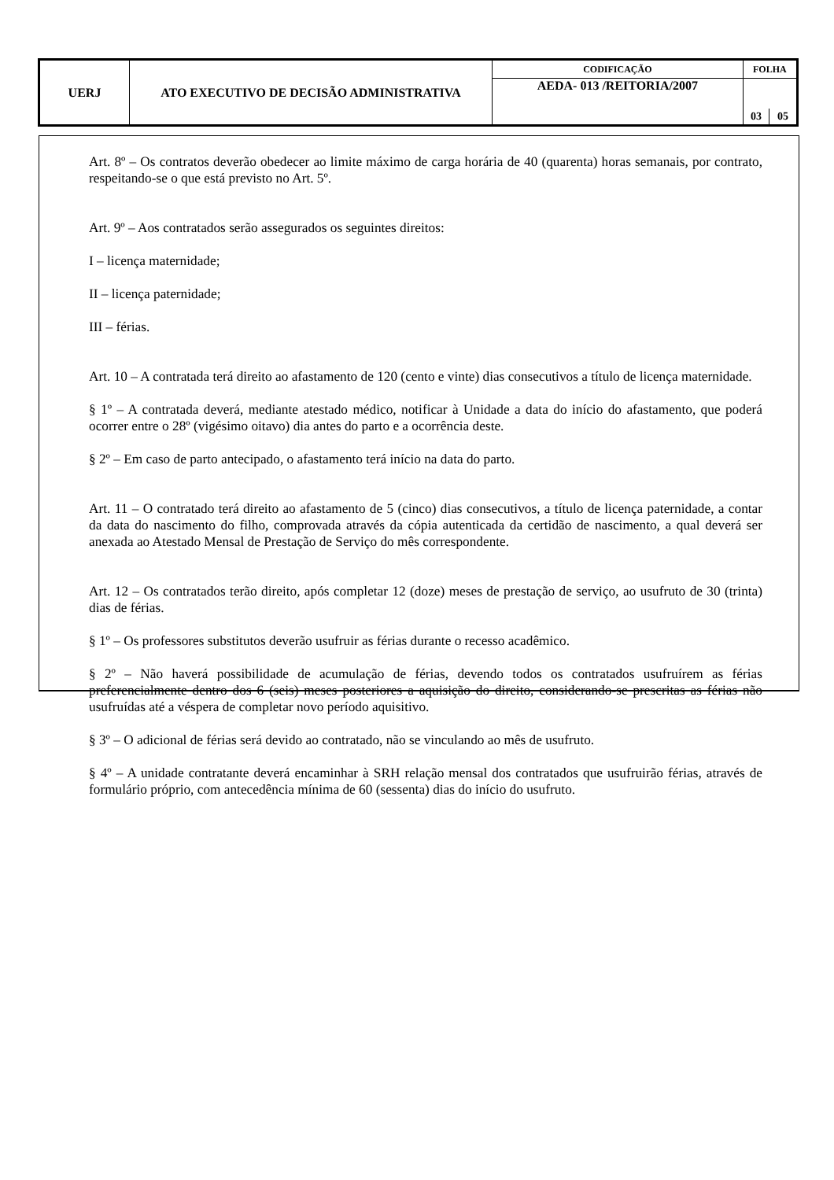| UERJ | ATO EXECUTIVO DE DECISÃO ADMINISTRATIVA | CODIFICAÇÃO | FOLHA | |
| | | AEDA- 013 /REITORIA/2007 | | |
| | | | 03 | 05 |
Art. 8º – Os contratos deverão obedecer ao limite máximo de carga horária de 40 (quarenta) horas semanais, por contrato, respeitando-se o que está previsto no Art. 5º.
Art. 9º – Aos contratados serão assegurados os seguintes direitos:
I – licença maternidade;
II – licença paternidade;
III – férias.
Art. 10 – A contratada terá direito ao afastamento de 120 (cento e vinte) dias consecutivos a título de licença maternidade.
§ 1º – A contratada deverá, mediante atestado médico, notificar à Unidade a data do início do afastamento, que poderá ocorrer entre o 28º (vigésimo oitavo) dia antes do parto e a ocorrência deste.
§ 2º – Em caso de parto antecipado, o afastamento terá início na data do parto.
Art. 11 – O contratado terá direito ao afastamento de 5 (cinco) dias consecutivos, a título de licença paternidade, a contar da data do nascimento do filho, comprovada através da cópia autenticada da certidão de nascimento, a qual deverá ser anexada ao Atestado Mensal de Prestação de Serviço do mês correspondente.
Art. 12 – Os contratados terão direito, após completar 12 (doze) meses de prestação de serviço, ao usufruto de 30 (trinta) dias de férias.
§ 1º – Os professores substitutos deverão usufruir as férias durante o recesso acadêmico.
§ 2º – Não haverá possibilidade de acumulação de férias, devendo todos os contratados usufruírem as férias preferencialmente dentro dos 6 (seis) meses posteriores a aquisição do direito, considerando-se prescritas as férias não usufruídas até a véspera de completar novo período aquisitivo.
§ 3º – O adicional de férias será devido ao contratado, não se vinculando ao mês de usufruto.
§ 4º – A unidade contratante deverá encaminhar à SRH relação mensal dos contratados que usufruirão férias, através de formulário próprio, com antecedência mínima de 60 (sessenta) dias do início do usufruto.